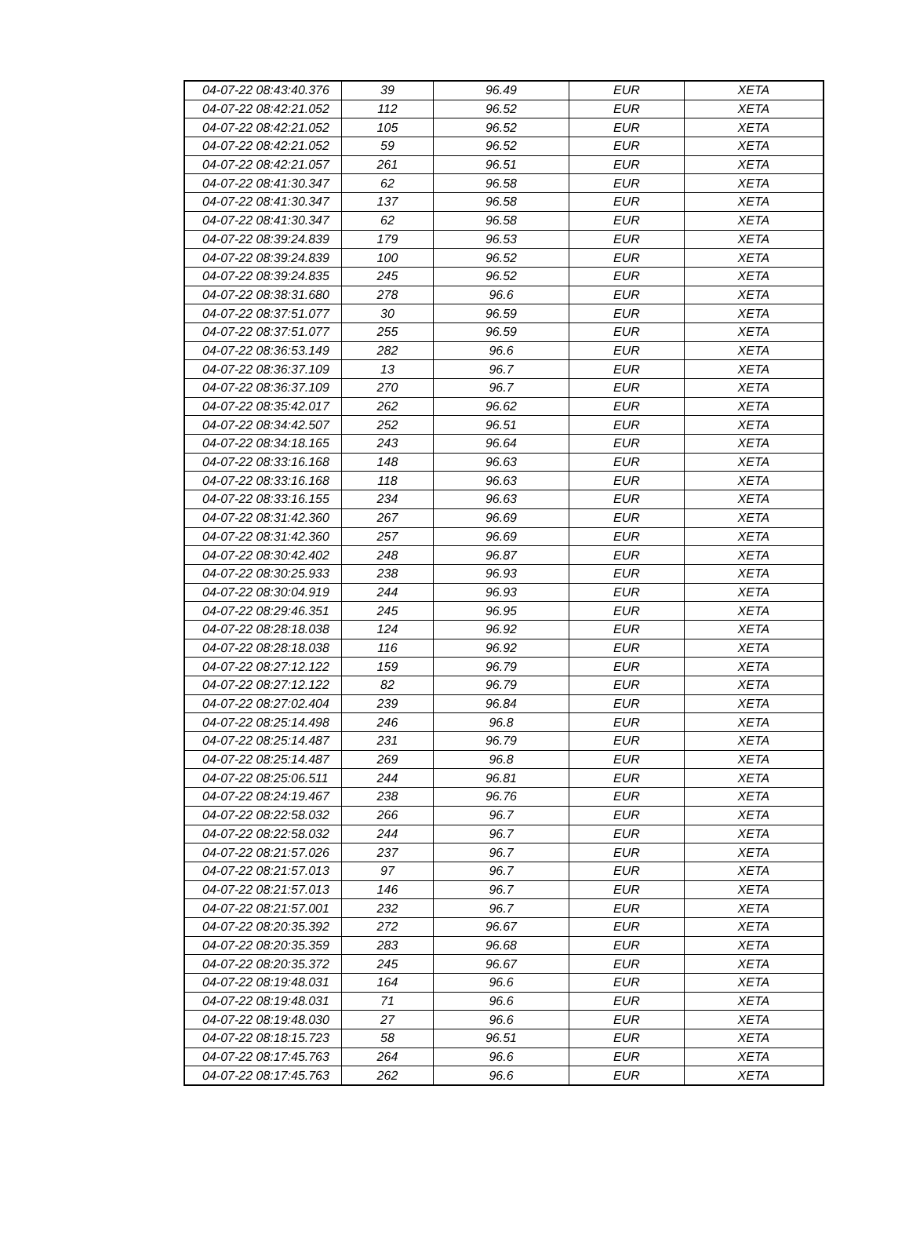| 04-07-22 08:43:40.376 | 39 | 96.49 | EUR | XETA |
| 04-07-22 08:42:21.052 | 112 | 96.52 | EUR | XETA |
| 04-07-22 08:42:21.052 | 105 | 96.52 | EUR | XETA |
| 04-07-22 08:42:21.052 | 59 | 96.52 | EUR | XETA |
| 04-07-22 08:42:21.057 | 261 | 96.51 | EUR | XETA |
| 04-07-22 08:41:30.347 | 62 | 96.58 | EUR | XETA |
| 04-07-22 08:41:30.347 | 137 | 96.58 | EUR | XETA |
| 04-07-22 08:41:30.347 | 62 | 96.58 | EUR | XETA |
| 04-07-22 08:39:24.839 | 179 | 96.53 | EUR | XETA |
| 04-07-22 08:39:24.839 | 100 | 96.52 | EUR | XETA |
| 04-07-22 08:39:24.835 | 245 | 96.52 | EUR | XETA |
| 04-07-22 08:38:31.680 | 278 | 96.6 | EUR | XETA |
| 04-07-22 08:37:51.077 | 30 | 96.59 | EUR | XETA |
| 04-07-22 08:37:51.077 | 255 | 96.59 | EUR | XETA |
| 04-07-22 08:36:53.149 | 282 | 96.6 | EUR | XETA |
| 04-07-22 08:36:37.109 | 13 | 96.7 | EUR | XETA |
| 04-07-22 08:36:37.109 | 270 | 96.7 | EUR | XETA |
| 04-07-22 08:35:42.017 | 262 | 96.62 | EUR | XETA |
| 04-07-22 08:34:42.507 | 252 | 96.51 | EUR | XETA |
| 04-07-22 08:34:18.165 | 243 | 96.64 | EUR | XETA |
| 04-07-22 08:33:16.168 | 148 | 96.63 | EUR | XETA |
| 04-07-22 08:33:16.168 | 118 | 96.63 | EUR | XETA |
| 04-07-22 08:33:16.155 | 234 | 96.63 | EUR | XETA |
| 04-07-22 08:31:42.360 | 267 | 96.69 | EUR | XETA |
| 04-07-22 08:31:42.360 | 257 | 96.69 | EUR | XETA |
| 04-07-22 08:30:42.402 | 248 | 96.87 | EUR | XETA |
| 04-07-22 08:30:25.933 | 238 | 96.93 | EUR | XETA |
| 04-07-22 08:30:04.919 | 244 | 96.93 | EUR | XETA |
| 04-07-22 08:29:46.351 | 245 | 96.95 | EUR | XETA |
| 04-07-22 08:28:18.038 | 124 | 96.92 | EUR | XETA |
| 04-07-22 08:28:18.038 | 116 | 96.92 | EUR | XETA |
| 04-07-22 08:27:12.122 | 159 | 96.79 | EUR | XETA |
| 04-07-22 08:27:12.122 | 82 | 96.79 | EUR | XETA |
| 04-07-22 08:27:02.404 | 239 | 96.84 | EUR | XETA |
| 04-07-22 08:25:14.498 | 246 | 96.8 | EUR | XETA |
| 04-07-22 08:25:14.487 | 231 | 96.79 | EUR | XETA |
| 04-07-22 08:25:14.487 | 269 | 96.8 | EUR | XETA |
| 04-07-22 08:25:06.511 | 244 | 96.81 | EUR | XETA |
| 04-07-22 08:24:19.467 | 238 | 96.76 | EUR | XETA |
| 04-07-22 08:22:58.032 | 266 | 96.7 | EUR | XETA |
| 04-07-22 08:22:58.032 | 244 | 96.7 | EUR | XETA |
| 04-07-22 08:21:57.026 | 237 | 96.7 | EUR | XETA |
| 04-07-22 08:21:57.013 | 97 | 96.7 | EUR | XETA |
| 04-07-22 08:21:57.013 | 146 | 96.7 | EUR | XETA |
| 04-07-22 08:21:57.001 | 232 | 96.7 | EUR | XETA |
| 04-07-22 08:20:35.392 | 272 | 96.67 | EUR | XETA |
| 04-07-22 08:20:35.359 | 283 | 96.68 | EUR | XETA |
| 04-07-22 08:20:35.372 | 245 | 96.67 | EUR | XETA |
| 04-07-22 08:19:48.031 | 164 | 96.6 | EUR | XETA |
| 04-07-22 08:19:48.031 | 71 | 96.6 | EUR | XETA |
| 04-07-22 08:19:48.030 | 27 | 96.6 | EUR | XETA |
| 04-07-22 08:18:15.723 | 58 | 96.51 | EUR | XETA |
| 04-07-22 08:17:45.763 | 264 | 96.6 | EUR | XETA |
| 04-07-22 08:17:45.763 | 262 | 96.6 | EUR | XETA |